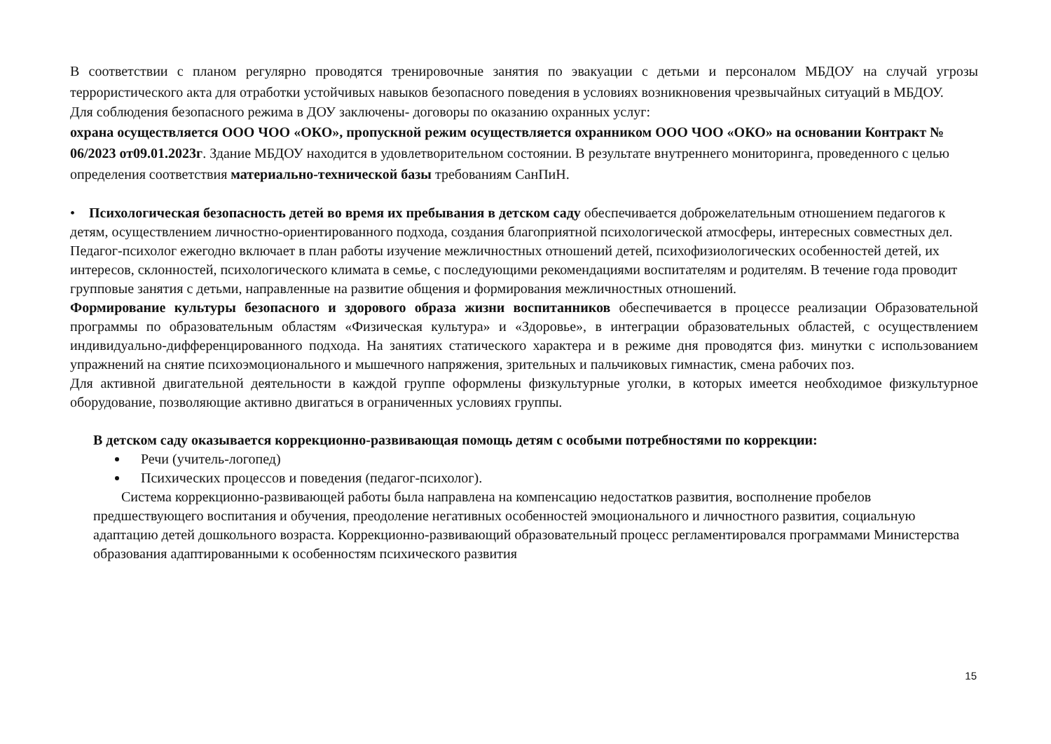В соответствии с планом регулярно проводятся тренировочные занятия по эвакуации с детьми и персоналом МБДОУ на случай угрозы террористического акта для отработки устойчивых навыков безопасного поведения в условиях возникновения чрезвычайных ситуаций в МБДОУ.
Для соблюдения безопасного режима в ДОУ заключены- договоры по оказанию охранных услуг:
охрана осуществляется ООО ЧОО «ОКО», пропускной режим осуществляется охранником ООО ЧОО «ОКО» на основании Контракт № 06/2023 от09.01.2023г. Здание МБДОУ находится в удовлетворительном состоянии. В результате внутреннего мониторинга, проведенного с целью определения соответствия материально-технической базы требованиям СанПиН.
• Психологическая безопасность детей во время их пребывания в детском саду обеспечивается доброжелательным отношением педагогов к детям, осуществлением личностно-ориентированного подхода, создания благоприятной психологической атмосферы, интересных совместных дел. Педагог-психолог ежегодно включает в план работы изучение межличностных отношений детей, психофизиологических особенностей детей, их интересов, склонностей, психологического климата в семье, с последующими рекомендациями воспитателям и родителям. В течение года проводит групповые занятия с детьми, направленные на развитие общения и формирования межличностных отношений.
Формирование культуры безопасного и здорового образа жизни воспитанников обеспечивается в процессе реализации Образовательной программы по образовательным областям «Физическая культура» и «Здоровье», в интеграции образовательных областей, с осуществлением индивидуально-дифференцированного подхода. На занятиях статического характера и в режиме дня проводятся физ. минутки с использованием упражнений на снятие психоэмоционального и мышечного напряжения, зрительных и пальчиковых гимнастик, смена рабочих поз.
Для активной двигательной деятельности в каждой группе оформлены физкультурные уголки, в которых имеется необходимое физкультурное оборудование, позволяющие активно двигаться в ограниченных условиях группы.
В детском саду оказывается коррекционно-развивающая помощь детям с особыми потребностями по коррекции:
Речи (учитель-логопед)
Психических процессов и поведения (педагог-психолог).
Система коррекционно-развивающей работы была направлена на компенсацию недостатков развития, восполнение пробелов предшествующего воспитания и обучения, преодоление негативных особенностей эмоционального и личностного развития, социальную адаптацию детей дошкольного возраста. Коррекционно-развивающий образовательный процесс регламентировался программами Министерства образования адаптированными к особенностям психического развития
15